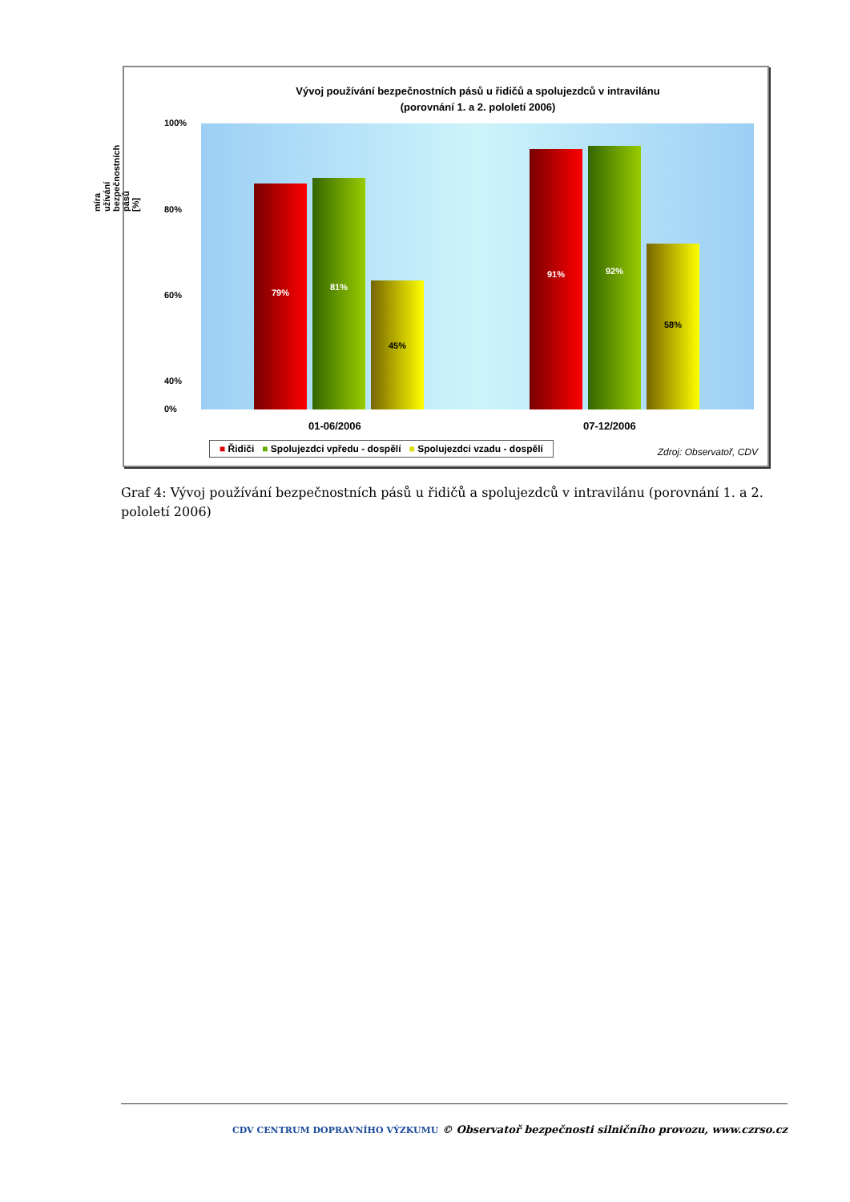Vývoj používání bezpečnostních pásů u řidičů a spolujezdců v intravilánu
(porovnání 1. a 2. pololetí 2006)
míra užívání bezpečnostních pásů [%]
100%
80%
60%
40%
0%
79% 81% 45% 91% 92% 58%
01-06/2006 07-12/2006
■ Řidiči ■ Spolujezdci vpředu - dospělí ■ Spolujezdci vzadu - dospělí
Zdroj: Observatoř, CDV
Graf 4: Vývoj používání bezpečnostních pásů u řidičů a spolujezdců v intravilánu (porovnání 1. a 2. pololetí 2006)
CDV CENTRUM DOPRAVNÍHO VÝZKUMU © Observatoř bezpečnosti silničního provozu, www.czrso.cz